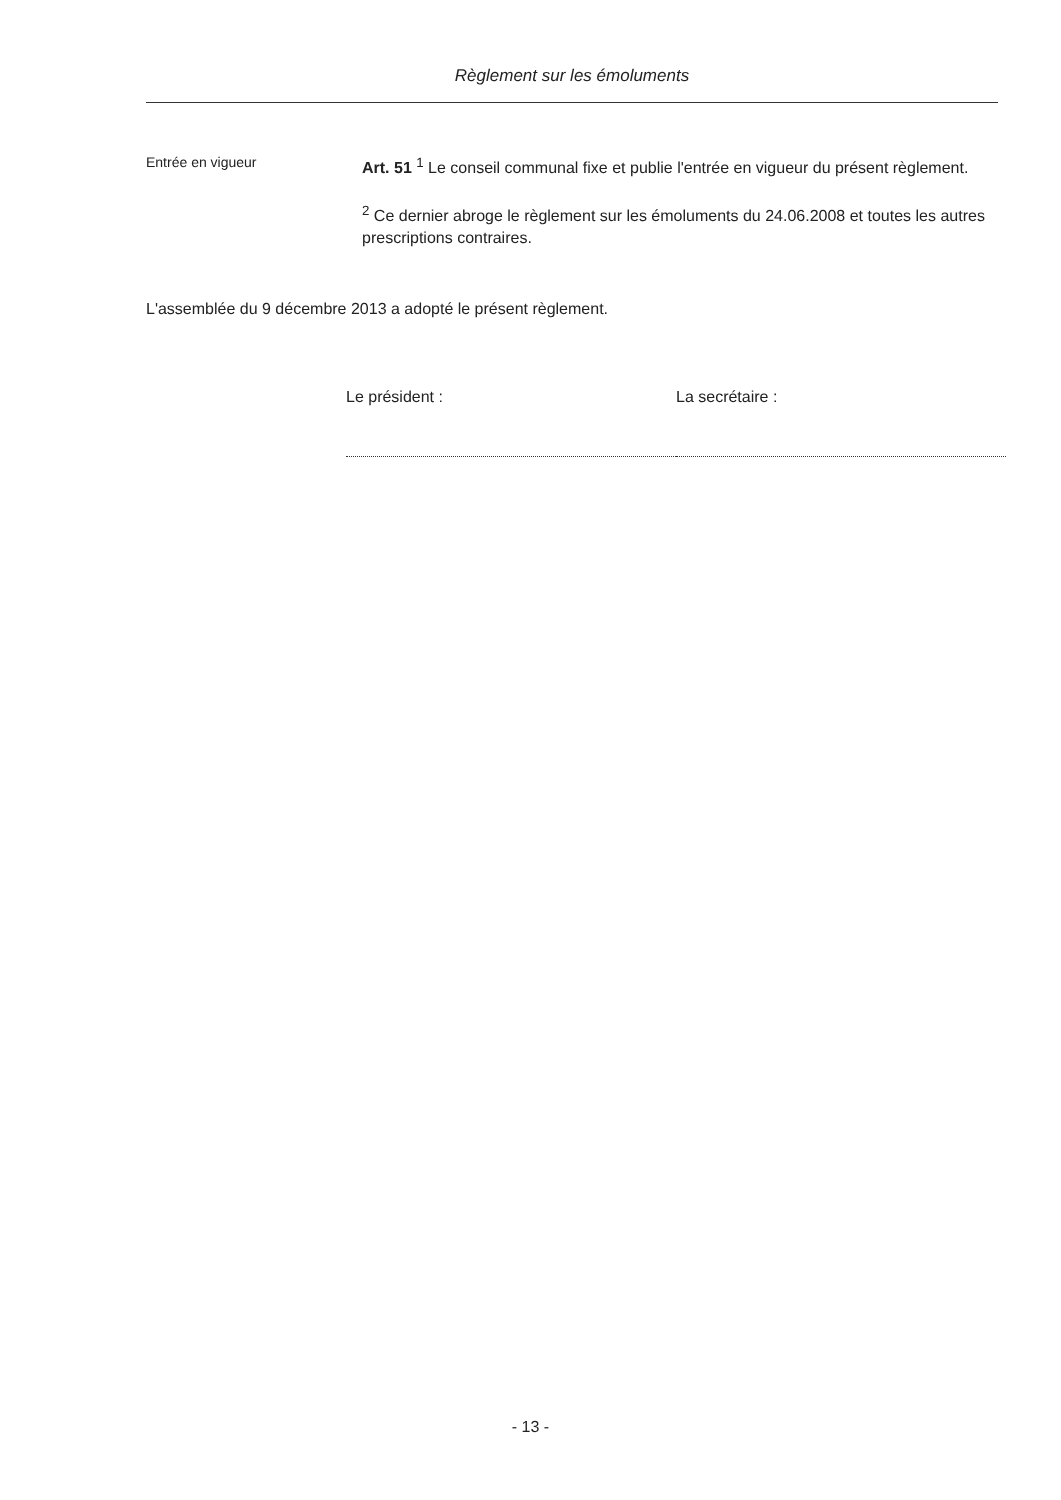Règlement sur les émoluments
Entrée en vigueur
Art. 51 <sup>1</sup> Le conseil communal fixe et publie l'entrée en vigueur du présent règlement.
<sup>2</sup> Ce dernier abroge le règlement sur les émoluments du 24.06.2008 et toutes les autres prescriptions contraires.
L'assemblée du 9 décembre 2013 a adopté le présent règlement.
Le président : La secrétaire :
- 13 -